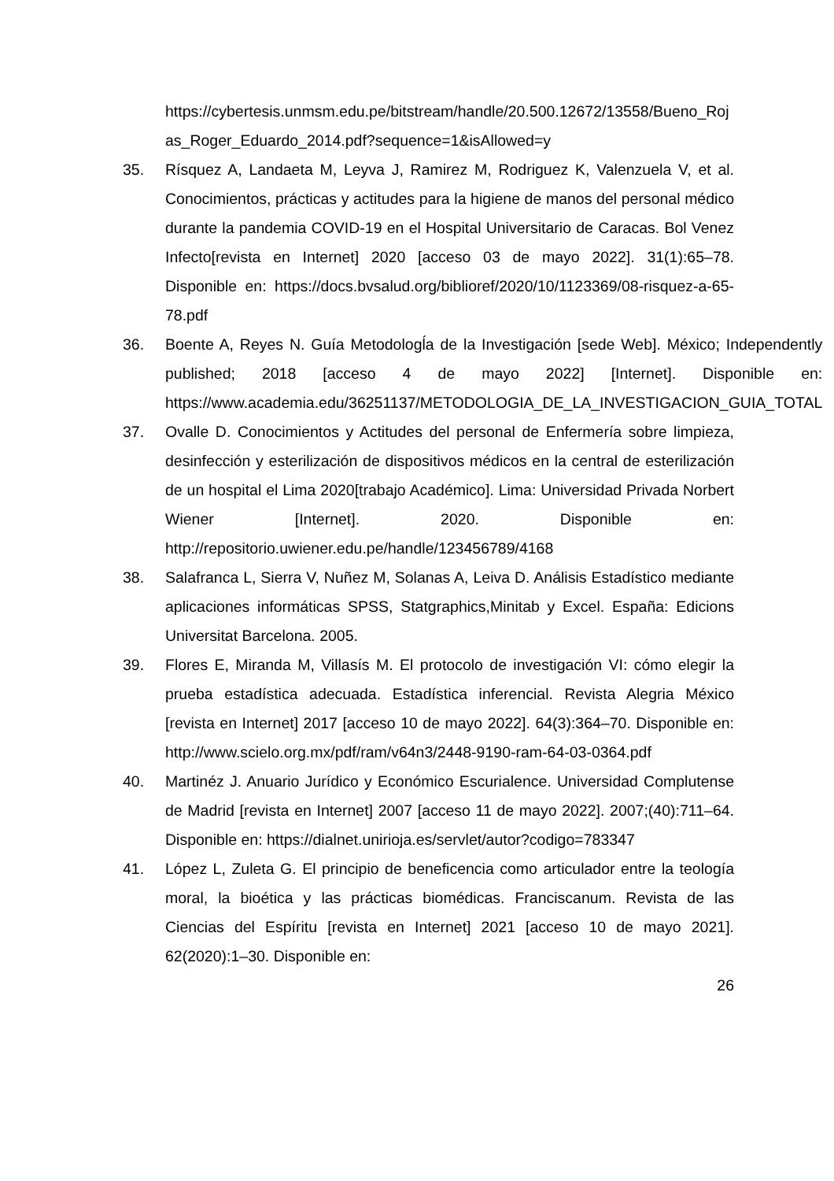https://cybertesis.unmsm.edu.pe/bitstream/handle/20.500.12672/13558/Bueno_Rojas_Roger_Eduardo_2014.pdf?sequence=1&isAllowed=y
35. Rísquez A, Landaeta M, Leyva J, Ramirez M, Rodriguez K, Valenzuela V, et al. Conocimientos, prácticas y actitudes para la higiene de manos del personal médico durante la pandemia COVID-19 en el Hospital Universitario de Caracas. Bol Venez Infecto[revista en Internet] 2020 [acceso 03 de mayo 2022]. 31(1):65–78. Disponible en: https://docs.bvsalud.org/biblioref/2020/10/1123369/08-risquez-a-65-78.pdf
36. Boente A, Reyes N. Guía Metodologĺa de la Investigación [sede Web]. México; Independently published; 2018 [acceso 4 de mayo 2022] [Internet]. Disponible en: https://www.academia.edu/36251137/METODOLOGIA_DE_LA_INVESTIGACION_GUIA_TOTAL
37. Ovalle D. Conocimientos y Actitudes del personal de Enfermería sobre limpieza, desinfección y esterilización de dispositivos médicos en la central de esterilización de un hospital el Lima 2020[trabajo Académico]. Lima: Universidad Privada Norbert Wiener [Internet]. 2020. Disponible en: http://repositorio.uwiener.edu.pe/handle/123456789/4168
38. Salafranca L, Sierra V, Nuñez M, Solanas A, Leiva D. Análisis Estadístico mediante aplicaciones informáticas SPSS, Statgraphics,Minitab y Excel. España: Edicions Universitat Barcelona. 2005.
39. Flores E, Miranda M, Villasís M. El protocolo de investigación VI: cómo elegir la prueba estadística adecuada. Estadística inferencial. Revista Alegria México [revista en Internet] 2017 [acceso 10 de mayo 2022]. 64(3):364–70. Disponible en: http://www.scielo.org.mx/pdf/ram/v64n3/2448-9190-ram-64-03-0364.pdf
40. Martinéz J. Anuario Jurídico y Económico Escurialence. Universidad Complutense de Madrid [revista en Internet] 2007 [acceso 11 de mayo 2022]. 2007;(40):711–64. Disponible en: https://dialnet.unirioja.es/servlet/autor?codigo=783347
41. López L, Zuleta G. El principio de beneficencia como articulador entre la teología moral, la bioética y las prácticas biomédicas. Franciscanum. Revista de las Ciencias del Espíritu [revista en Internet] 2021 [acceso 10 de mayo 2021]. 62(2020):1–30. Disponible en:
26